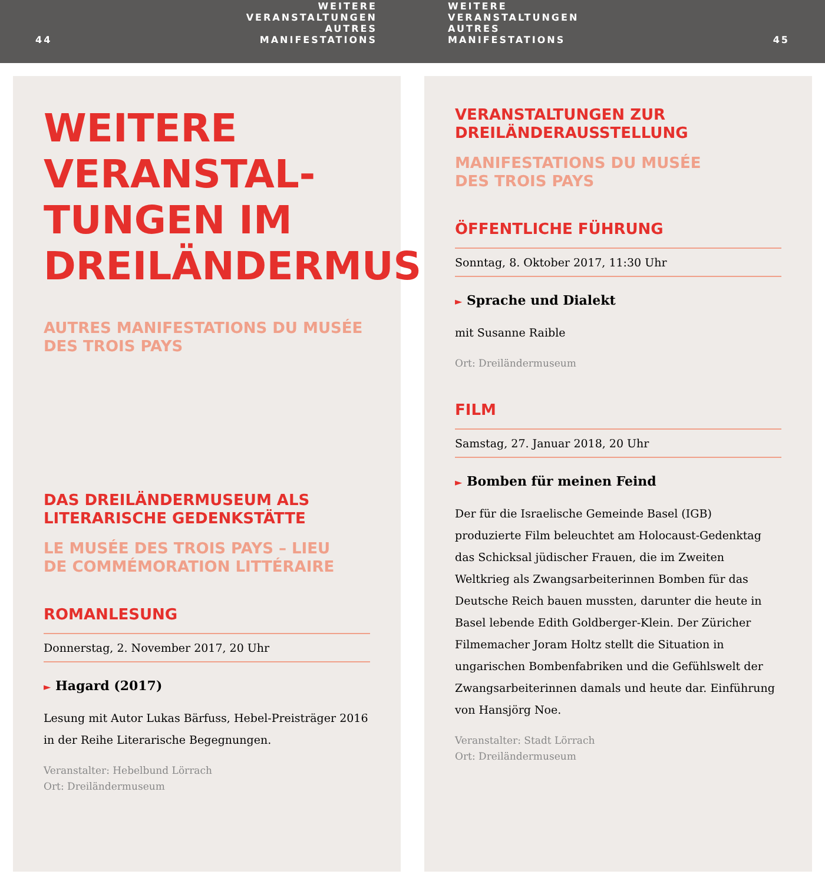44 WEITERE VERANSTALTUNGEN
AUTRES MANIFESTATIONS
WEITERE VERANSTALTUNGEN
AUTRES MANIFESTATIONS
45
WEITERE VERANSTAL-
TUNGEN IM
DREILÄNDERMUSEUM
AUTRES MANIFESTATIONS DU MUSÉE
DES TROIS PAYS
DAS DREILÄNDERMUSEUM ALS
LITERARISCHE GEDENKSTÄTTE
LE MUSÉE DES TROIS PAYS – LIEU
DE COMMÉMORATION LITTÉRAIRE
ROMANLESUNG
Donnerstag, 2. November 2017, 20 Uhr
► Hagard (2017)
Lesung mit Autor Lukas Bärfuss, Hebel-Preisträger 2016 in der Reihe Literarische Begegnungen.
Veranstalter: Hebelbund Lörrach
Ort: Dreiländermuseum
VERANSTALTUNGEN ZUR
DREILÄNDERAUSSTELLUNG
MANIFESTATIONS DU MUSÉE
DES TROIS PAYS
ÖFFENTLICHE FÜHRUNG
Sonntag, 8. Oktober 2017, 11:30 Uhr
► Sprache und Dialekt
mit Susanne Raible
Ort: Dreiländermuseum
FILM
Samstag, 27. Januar 2018, 20 Uhr
► Bomben für meinen Feind
Der für die Israelische Gemeinde Basel (IGB) produzierte Film beleuchtet am Holocaust-Gedenktag das Schicksal jüdischer Frauen, die im Zweiten Weltkrieg als Zwangsarbeiterinnen Bomben für das Deutsche Reich bauen mussten, darunter die heute in Basel lebende Edith Goldberger-Klein. Der Züricher Filmemacher Joram Holtz stellt die Situation in ungarischen Bombenfabriken und die Gefühlswelt der Zwangsarbeiterinnen damals und heute dar. Einführung von Hansjörg Noe.
Veranstalter: Stadt Lörrach
Ort: Dreiländermuseum